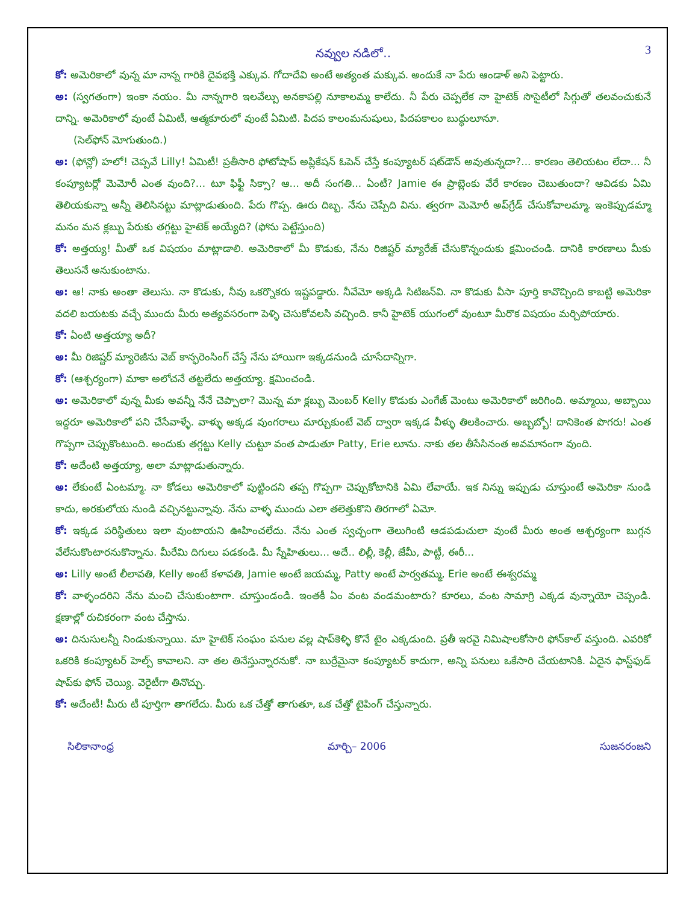నవ్వుల నడిలో.. 3
కో: అమెరికాలో వున్న మా నాన్న గారికి దైవభక్తి ఎక్కువ. గోదాదేవి అంటే అత్యంత మక్కువ. అందుకే నా పేరు ఆండాళ్ అని పెట్టారు.
అ: (స్వగతంగా) ఇంకా నయం. మీ నాన్నగారి ఇలవేల్పు అనకాపల్లి నూకాలమ్మ కాలేదు. నీ పేరు చెప్పలేక నా హైటెక్ సొసైటీలో సిగ్గుతో తలవంచుకునే దాన్ని. అమెరికాలో వుంటే ఏమిటీ, ఆత్మకూరులో వుంటే ఏమిటి. పిదప కాలంమనుషులు, పిదపకాలం బుద్ధులూనూ.
(సెల్‌ఫోన్ మోగుతుంది.)
అ: (ఫోన్లో) హలో! చెప్పవే Lilly! ఏమిటీ! ప్రతీసారి ఫోటోషాప్ అప్లికేషన్ ఓపెన్ చేస్తే కంప్యూటర్ షట్‌డౌన్ అవుతున్నదా?... కారణం తెలియటం లేదా... నీ కంప్యూటర్లో మెమోరీ ఎంత వుంది?... టూ ఫిఫ్టీ సిక్సా? ఆ... అదీ సంగతి... ఏంటీ? Jamie ఈ ప్రాబ్లెంకు వేరే కారణం చెబుతుందా? ఆవిడకు ఏమి తెలియకున్నా అన్నీ తెలిసినట్టు మాట్లాడుతుంది. పేరు గొప్ప. ఊరు దిబ్బ. నేను చెప్పేది విను. త్వరగా మెమోరీ అప్‌గ్రేడ్ చేసుకోవాలమ్మా. ఇంకెప్పుడమ్మా మనం మన క్లబ్బు పేరుకు తగ్గట్టు హైటెక్ అయ్యేది? (ఫోను పెట్టేస్తుంది)
కో: అత్తయ్య! మీతో ఒక విషయం మాట్లాడాలి. అమెరికాలో మీ కొడుకు, నేను రిజిష్టర్ మ్యారేజ్ చేసుకొన్నందుకు క్షమించండి. దానికి కారణాలు మీకు తెలుసనే అనుకుంటాను.
అ: ఆ! నాకు అంతా తెలుసు. నా కొడుకు, నీవు ఒకర్నొకరు ఇష్టపడ్డారు. నీవేమో అక్కడి సిటిజన్‌వి. నా కొడుకు వీసా పూర్తి కావొచ్చింది కాబట్టి అమెరికా వదలి బయటకు వచ్చే ముందు మీరు అత్యవసరంగా పెళ్ళి చెసుకోవలసి వచ్చింది. కానీ హైటెక్ యుగంలో వుంటూ మీరొక విషయం మర్చిపోయారు.
కో: ఏంటి అత్తయ్యా అదీ?
అ: మీ రిజిష్టర్ మ్యారెజీను వెబ్ కాన్ఫరెంసింగ్ చేస్తే నేను హాయిగా ఇక్కడనుండి చూసేదాన్నిగా.
కో: (ఆశ్చర్యంగా) మాకా అలోచనే తట్టలేదు అత్తయ్యా. క్షమించండి.
అ: అమెరికాలో వున్న మీకు అవన్నీ నేనే చెప్పాలా? మొన్న మా క్లబ్బు మెంబర్ Kelly కొడుకు ఎంగేజ్ మెంటు అమెరికాలో జరిగింది. అమ్మాయి, అబ్బాయి ఇద్దరూ అమెరికాలో పని చేసేవాళ్ళే. వాళ్ళు అక్కడ వుంగరాలు మార్చుకుంటే వెబ్ ద్వారా ఇక్కడ వీళ్ళు తిలకించారు. అబ్బబ్బో! దానికెంత పొగరు! ఎంత గొప్పగా చెప్పుకొంటుంది. అందుకు తగ్గట్టు Kelly చుట్టూ వంత పాడుతూ Patty, Erie లూను. నాకు తల తీసేసినంత అవమానంగా వుంది.
కో: అదేంటి అత్తయ్యా, అలా మాట్లాడుతున్నారు.
అ: లేకుంటే ఏంటమ్మా. నా కోడలు అమెరికాలో పుట్టిందని తప్ప గొప్పగా చెప్పుకోటానికి ఏమి లేవాయే. ఇక నిన్ను ఇప్పుడు చూస్తుంటే అమెరికా నుండి కాదు, అరకులోయ నుండి వచ్చినట్టున్నావు. నేను వాళ్ళ ముందు ఎలా తలెత్తుకొని తిరగాలో ఏమో.
కో: ఇక్కడ పరిస్థితులు ఇలా వుంటాయని ఊహించలేదు. నేను ఎంత స్వచ్ఛంగా తెలుగింటి ఆడపడుచులా వుంటే మీరు అంత ఆశ్చర్యంగా బుగ్గన వేలేసుకొంటారనుకొన్నాను. మీరేమి దిగులు పడకండి. మీ స్నేహితులు... అదే.. లిల్లీ, కెల్లీ, జేమీ, పాట్టీ, ఈరీ...
అ: Lilly అంటే లీలావతి, Kelly అంటే కళావతి, Jamie అంటే జయమ్మ, Patty అంటే పార్వతమ్మ, Erie అంటే ఈశ్వరమ్మ
కో: వాళ్ళందరిని నేను మంచి చేసుకుంటాగా. చూస్తుండండి. ఇంతకీ ఏం వంట వండమంటారు? కూరలు, వంట సామాగ్రి ఎక్కడ వున్నాయో చెప్పండి. క్షణాల్లో రుచికరంగా వంట చేస్తాను.
అ: దినుసులన్నీ నిండుకున్నాయి. మా హైటెక్ సంఘం పనుల వల్ల షాప్‌కెళ్ళి కొనే టైం ఎక్కడుంది. ప్రతీ ఇరవై నిమిషాలకోసారి ఫోన్‌కాల్ వస్తుంది. ఎవరికో ఒకరికి కంప్యూటర్ హెల్ప్ కావాలని. నా తల తినేస్తున్నారనుకో. నా బుర్రేమైనా కంప్యూటర్ కాదుగా, అన్ని పనులు ఒకేసారి చేయటానికి. ఏదైన ఫాస్ట్‌ఫుడ్ షాప్‌కు ఫోన్ చెయ్యి. వెరైటీగా తినొచ్చు.
కో: అదేంటీ! మీరు టీ పూర్తిగా తాగలేదు. మీరు ఒక చేత్తో తాగుతూ, ఒక చేత్తో టైపింగ్ చేస్తున్నారు.
సిలికానాంధ్ర మార్చి– 2006 సుజనరంజని